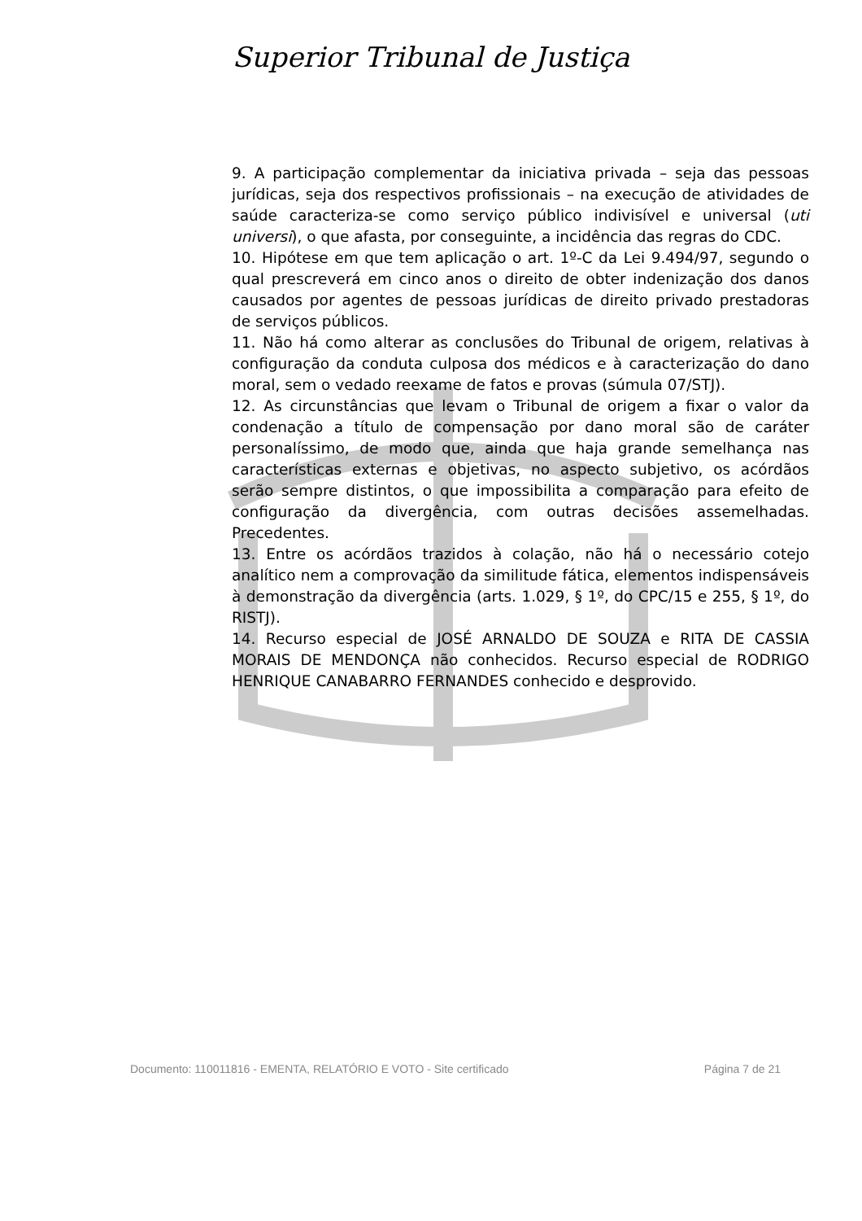Superior Tribunal de Justiça
9. A participação complementar da iniciativa privada – seja das pessoas jurídicas, seja dos respectivos profissionais – na execução de atividades de saúde caracteriza-se como serviço público indivisível e universal (uti universi), o que afasta, por conseguinte, a incidência das regras do CDC.
10. Hipótese em que tem aplicação o art. 1º-C da Lei 9.494/97, segundo o qual prescreverá em cinco anos o direito de obter indenização dos danos causados por agentes de pessoas jurídicas de direito privado prestadoras de serviços públicos.
11. Não há como alterar as conclusões do Tribunal de origem, relativas à configuração da conduta culposa dos médicos e à caracterização do dano moral, sem o vedado reexame de fatos e provas (súmula 07/STJ).
12. As circunstâncias que levam o Tribunal de origem a fixar o valor da condenação a título de compensação por dano moral são de caráter personalíssimo, de modo que, ainda que haja grande semelhança nas características externas e objetivas, no aspecto subjetivo, os acórdãos serão sempre distintos, o que impossibilita a comparação para efeito de configuração da divergência, com outras decisões assemelhadas. Precedentes.
13. Entre os acórdãos trazidos à colação, não há o necessário cotejo analítico nem a comprovação da similitude fática, elementos indispensáveis à demonstração da divergência (arts. 1.029, § 1º, do CPC/15 e 255, § 1º, do RISTJ).
14. Recurso especial de JOSÉ ARNALDO DE SOUZA e RITA DE CASSIA MORAIS DE MENDONÇA não conhecidos. Recurso especial de RODRIGO HENRIQUE CANABARRO FERNANDES conhecido e desprovido.
Documento: 110011816 - EMENTA, RELATÓRIO E VOTO - Site certificado Página 7 de 21